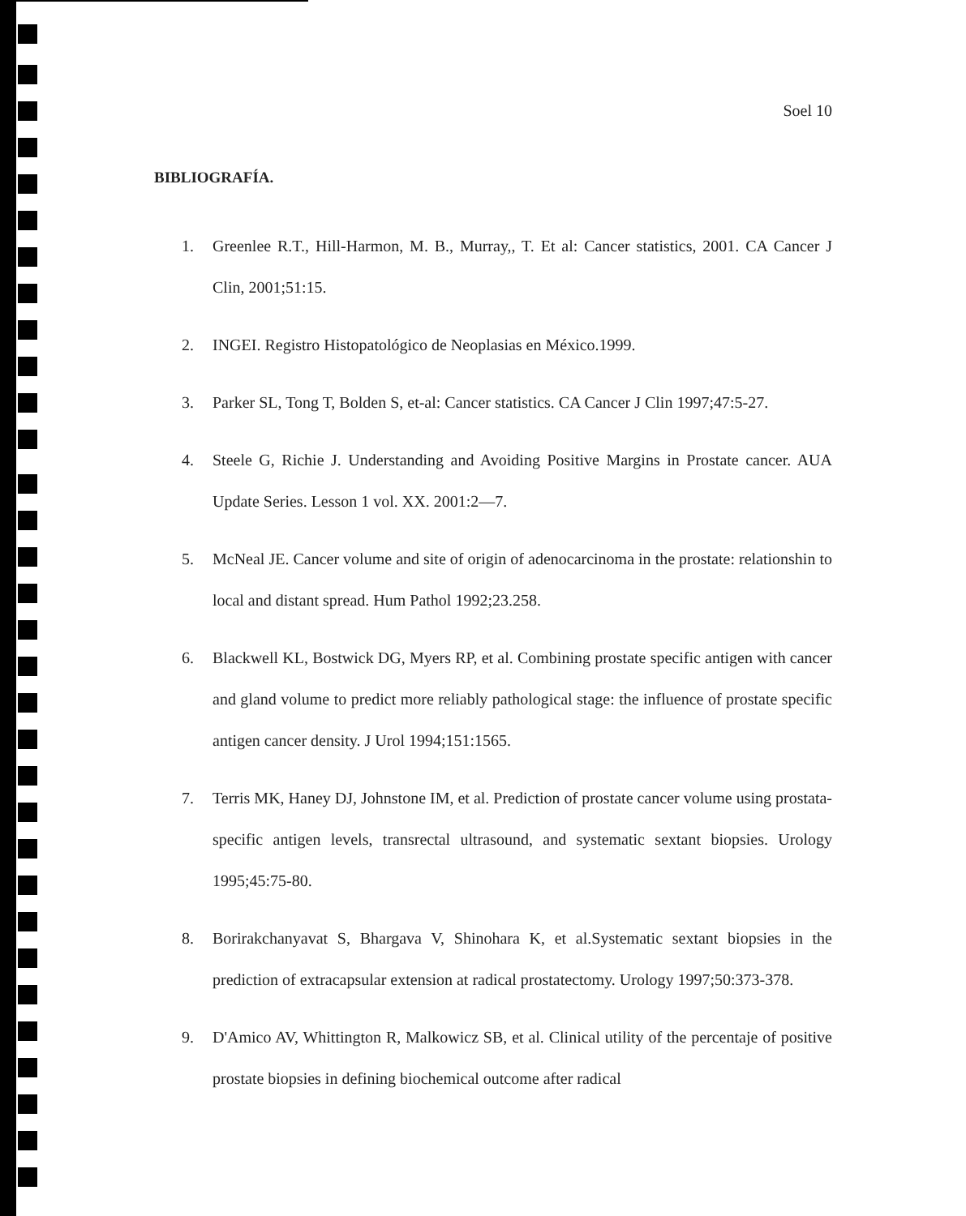Soel 10
BIBLIOGRAFÍA.
1. Greenlee R.T., Hill-Harmon, M. B., Murray,, T. Et al: Cancer statistics, 2001. CA Cancer J Clin, 2001;51:15.
2. INGEI. Registro Histopatológico de Neoplasias en México.1999.
3. Parker SL, Tong T, Bolden S, et-al: Cancer statistics. CA Cancer J Clin 1997;47:5-27.
4. Steele G, Richie J. Understanding and Avoiding Positive Margins in Prostate cancer. AUA Update Series. Lesson 1 vol. XX. 2001:2—7.
5. McNeal JE. Cancer volume and site of origin of adenocarcinoma in the prostate: relationshin to local and distant spread. Hum Pathol 1992;23.258.
6. Blackwell KL, Bostwick DG, Myers RP, et al. Combining prostate specific antigen with cancer and gland volume to predict more reliably pathological stage: the influence of prostate specific antigen cancer density. J Urol 1994;151:1565.
7. Terris MK, Haney DJ, Johnstone IM, et al. Prediction of prostate cancer volume using prostata-specific antigen levels, transrectal ultrasound, and systematic sextant biopsies. Urology 1995;45:75-80.
8. Borirakchanyavat S, Bhargava V, Shinohara K, et al.Systematic sextant biopsies in the prediction of extracapsular extension at radical prostatectomy. Urology 1997;50:373-378.
9. D'Amico AV, Whittington R, Malkowicz SB, et al. Clinical utility of the percentaje of positive prostate biopsies in defining biochemical outcome after radical